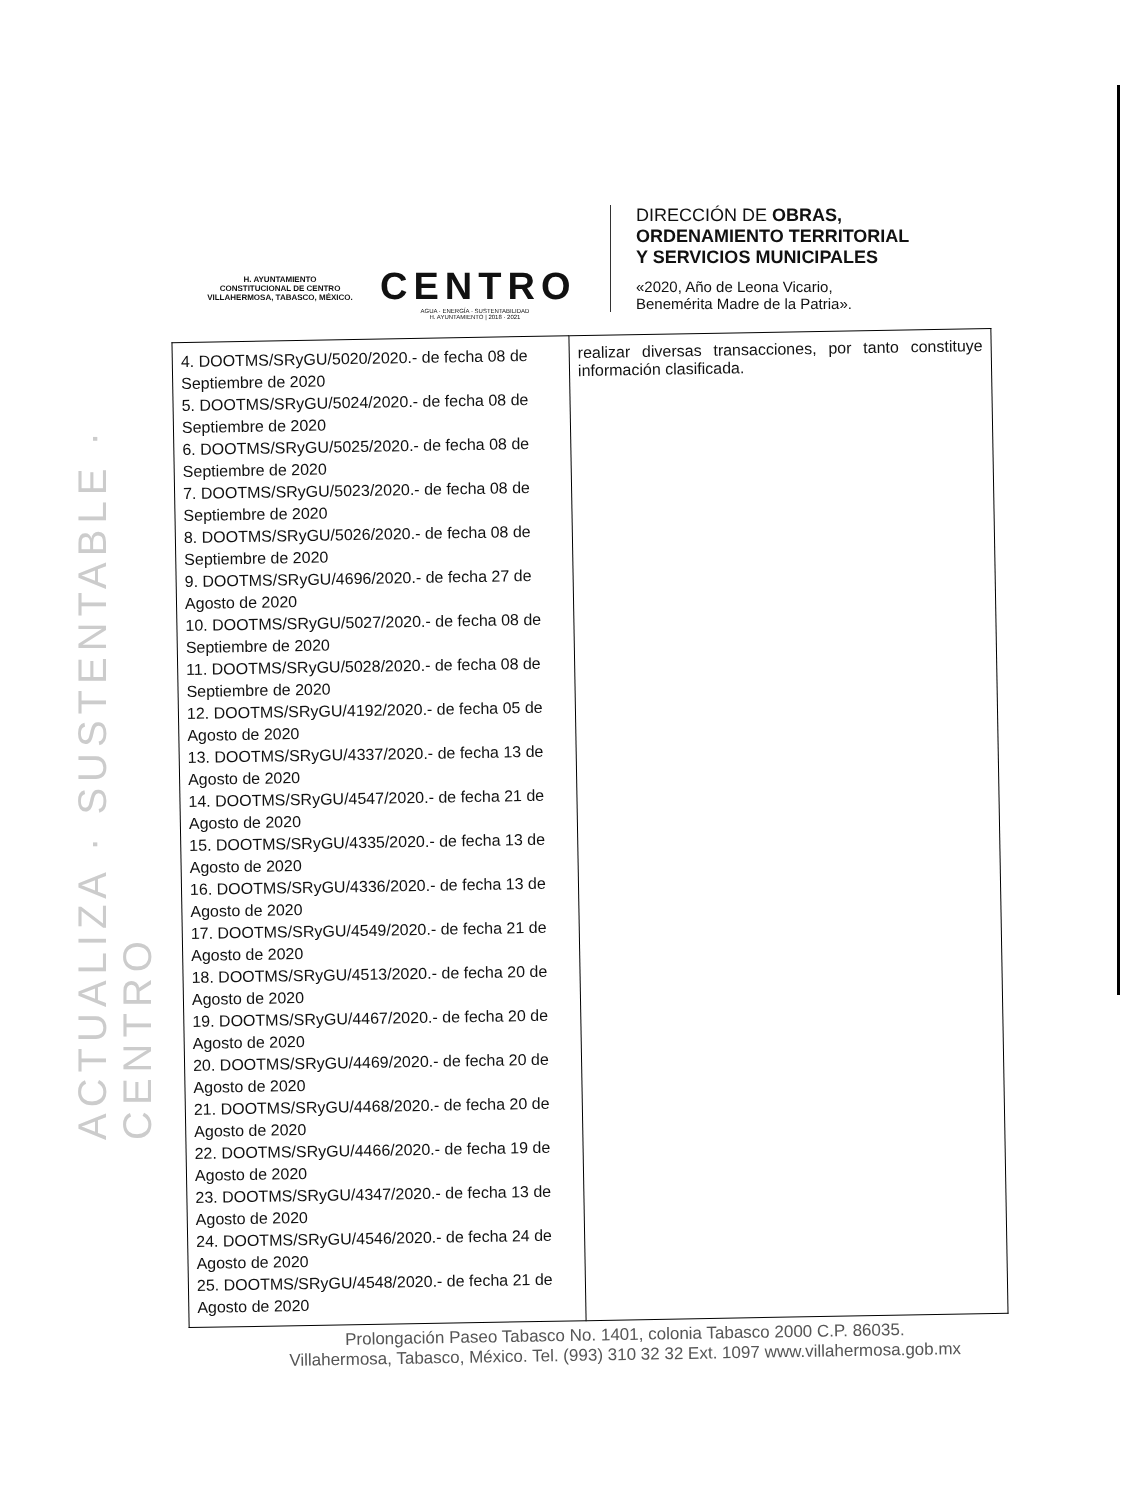ACTUALIZA · SUSTENTABLE · CENTRO
H. AYUNTAMIENTO
CONSTITUCIONAL DE CENTRO
VILLAHERMOSA, TABASCO, MÉXICO.
CENTRO
AGUA · ENERGÍA · SUSTENTABILIDAD
H. AYUNTAMIENTO | 2018 · 2021
DIRECCIÓN DE OBRAS,
ORDENAMIENTO TERRITORIAL
Y SERVICIOS MUNICIPALES
«2020, Año de Leona Vicario,
Benemérita Madre de la Patria».
| 4. DOOTMS/SRyGU/5020/2020.- de fecha 08 de Septiembre de 2020 5. DOOTMS/SRyGU/5024/2020.- de fecha 08 de Septiembre de 2020 6. DOOTMS/SRyGU/5025/2020.- de fecha 08 de Septiembre de 2020 7. DOOTMS/SRyGU/5023/2020.- de fecha 08 de Septiembre de 2020 8. DOOTMS/SRyGU/5026/2020.- de fecha 08 de Septiembre de 2020 9. DOOTMS/SRyGU/4696/2020.- de fecha 27 de Agosto de 2020 10. DOOTMS/SRyGU/5027/2020.- de fecha 08 de Septiembre de 2020 11. DOOTMS/SRyGU/5028/2020.- de fecha 08 de Septiembre de 2020 12. DOOTMS/SRyGU/4192/2020.- de fecha 05 de Agosto de 2020 13. DOOTMS/SRyGU/4337/2020.- de fecha 13 de Agosto de 2020 14. DOOTMS/SRyGU/4547/2020.- de fecha 21 de Agosto de 2020 15. DOOTMS/SRyGU/4335/2020.- de fecha 13 de Agosto de 2020 16. DOOTMS/SRyGU/4336/2020.- de fecha 13 de Agosto de 2020 17. DOOTMS/SRyGU/4549/2020.- de fecha 21 de Agosto de 2020 18. DOOTMS/SRyGU/4513/2020.- de fecha 20 de Agosto de 2020 19. DOOTMS/SRyGU/4467/2020.- de fecha 20 de Agosto de 2020 20. DOOTMS/SRyGU/4469/2020.- de fecha 20 de Agosto de 2020 21. DOOTMS/SRyGU/4468/2020.- de fecha 20 de Agosto de 2020 22. DOOTMS/SRyGU/4466/2020.- de fecha 19 de Agosto de 2020 23. DOOTMS/SRyGU/4347/2020.- de fecha 13 de Agosto de 2020 24. DOOTMS/SRyGU/4546/2020.- de fecha 24 de Agosto de 2020 25. DOOTMS/SRyGU/4548/2020.- de fecha 21 de Agosto de 2020 | realizar diversas transacciones, por tanto constituye información clasificada. |
Prolongación Paseo Tabasco No. 1401, colonia Tabasco 2000 C.P. 86035.
Villahermosa, Tabasco, México. Tel. (993) 310 32 32 Ext. 1097 www.villahermosa.gob.mx